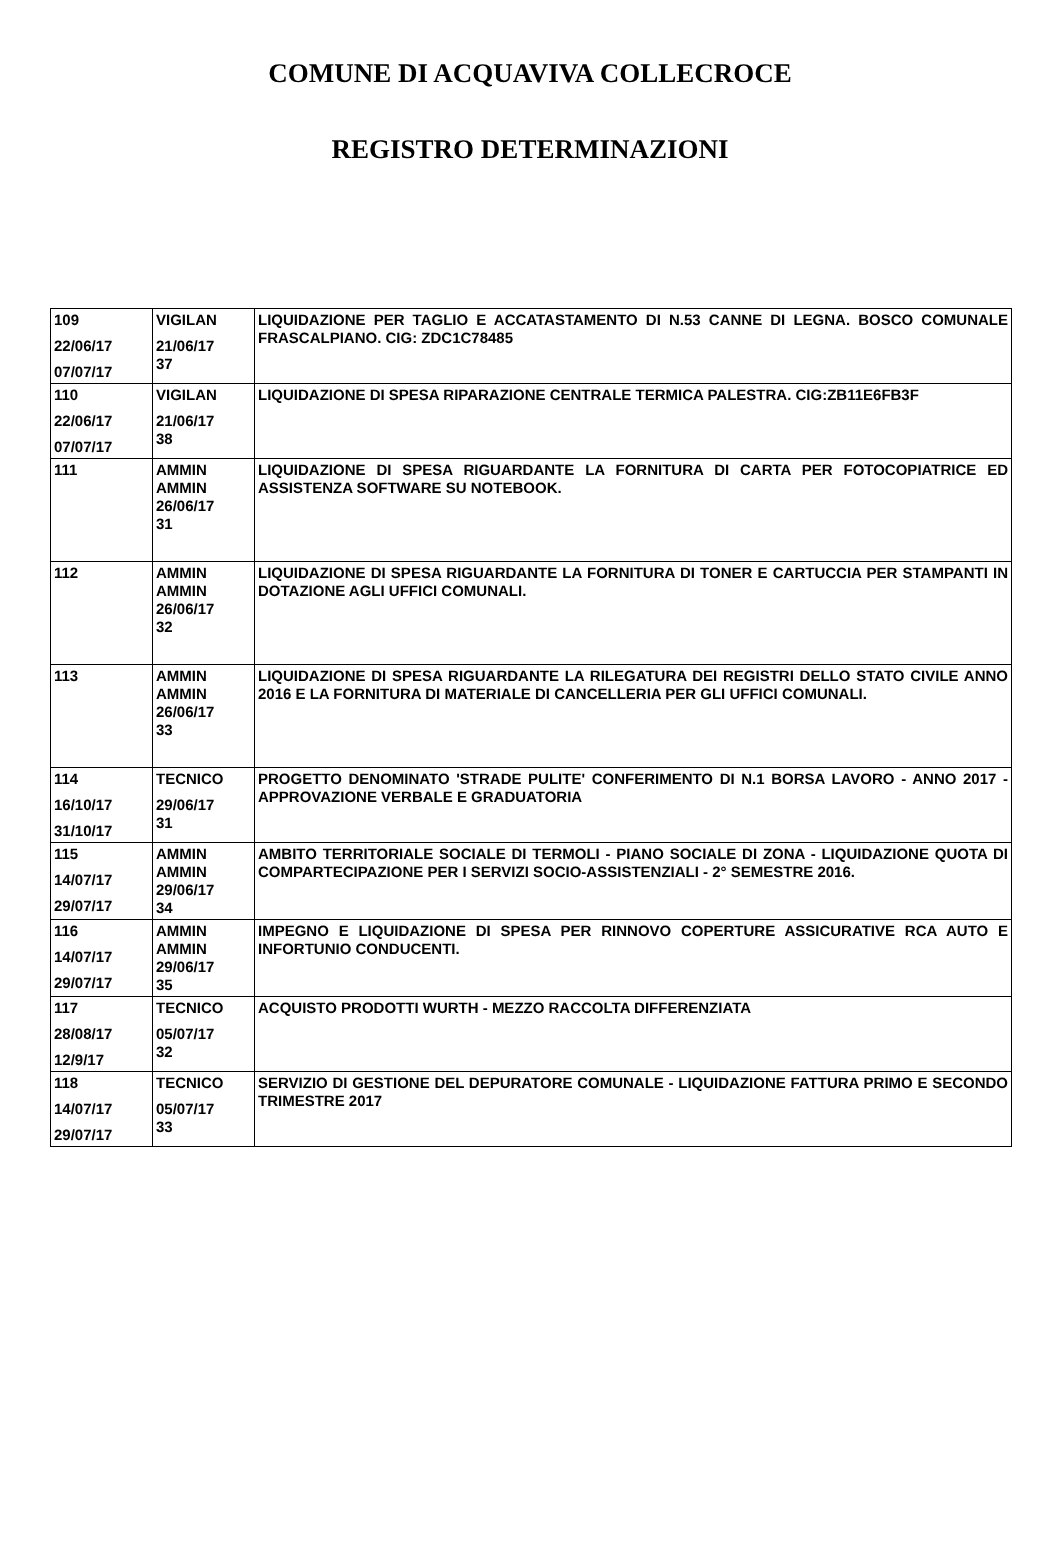COMUNE DI ACQUAVIVA COLLECROCE
REGISTRO DETERMINAZIONI
| 109 22/06/17 07/07/17 | VIGILAN 21/06/17 37 | LIQUIDAZIONE PER TAGLIO E ACCATASTAMENTO DI N.53 CANNE DI LEGNA. BOSCO COMUNALE FRASCALPIANO. CIG: ZDC1C78485 |
| 110 22/06/17 07/07/17 | VIGILAN 21/06/17 38 | LIQUIDAZIONE DI SPESA RIPARAZIONE CENTRALE TERMICA PALESTRA. CIG:ZB11E6FB3F |
| 111 | AMMIN AMMIN 26/06/17 31 | LIQUIDAZIONE DI SPESA RIGUARDANTE LA FORNITURA DI CARTA PER FOTOCOPIATRICE ED ASSISTENZA SOFTWARE SU NOTEBOOK. |
| 112 | AMMIN AMMIN 26/06/17 32 | LIQUIDAZIONE DI SPESA RIGUARDANTE LA FORNITURA DI TONER E CARTUCCIA PER STAMPANTI IN DOTAZIONE AGLI UFFICI COMUNALI. |
| 113 | AMMIN AMMIN 26/06/17 33 | LIQUIDAZIONE DI SPESA RIGUARDANTE LA RILEGATURA DEI REGISTRI DELLO STATO CIVILE ANNO 2016 E LA FORNITURA DI MATERIALE DI CANCELLERIA PER GLI UFFICI COMUNALI. |
| 114 16/10/17 31/10/17 | TECNICO 29/06/17 31 | PROGETTO DENOMINATO 'STRADE PULITE' CONFERIMENTO DI N.1 BORSA LAVORO - ANNO 2017 - APPROVAZIONE VERBALE E GRADUATORIA |
| 115 14/07/17 29/07/17 | AMMIN AMMIN 29/06/17 34 | AMBITO TERRITORIALE SOCIALE DI TERMOLI - PIANO SOCIALE DI ZONA - LIQUIDAZIONE QUOTA DI COMPARTECIPAZIONE PER I SERVIZI SOCIO-ASSISTENZIALI - 2° SEMESTRE 2016. |
| 116 14/07/17 29/07/17 | AMMIN AMMIN 29/06/17 35 | IMPEGNO E LIQUIDAZIONE DI SPESA PER RINNOVO COPERTURE ASSICURATIVE RCA AUTO E INFORTUNIO CONDUCENTI. |
| 117 28/08/17 12/9/17 | TECNICO 05/07/17 32 | ACQUISTO PRODOTTI WURTH - MEZZO RACCOLTA DIFFERENZIATA |
| 118 14/07/17 29/07/17 | TECNICO 05/07/17 33 | SERVIZIO DI GESTIONE DEL DEPURATORE COMUNALE - LIQUIDAZIONE FATTURA PRIMO E SECONDO TRIMESTRE 2017 |